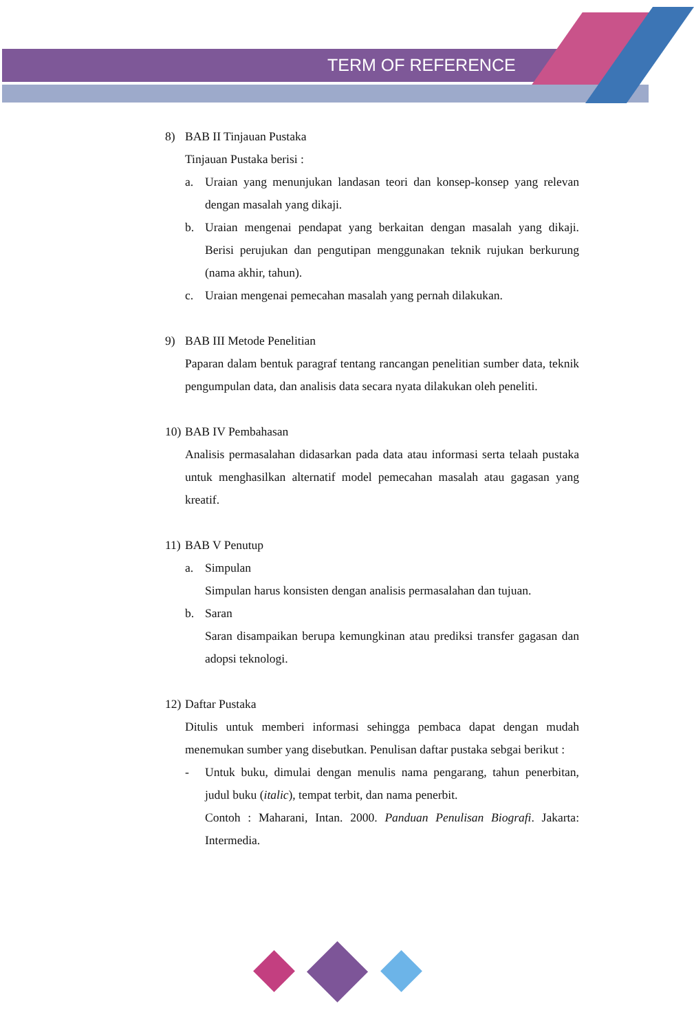TERM OF REFERENCE
8) BAB II Tinjauan Pustaka
Tinjauan Pustaka berisi :
a. Uraian yang menunjukan landasan teori dan konsep-konsep yang relevan dengan masalah yang dikaji.
b. Uraian mengenai pendapat yang berkaitan dengan masalah yang dikaji. Berisi perujukan dan pengutipan menggunakan teknik rujukan berkurung (nama akhir, tahun).
c. Uraian mengenai pemecahan masalah yang pernah dilakukan.
9) BAB III Metode Penelitian
Paparan dalam bentuk paragraf tentang rancangan penelitian sumber data, teknik pengumpulan data, dan analisis data secara nyata dilakukan oleh peneliti.
10) BAB IV Pembahasan
Analisis permasalahan didasarkan pada data atau informasi serta telaah pustaka untuk menghasilkan alternatif model pemecahan masalah atau gagasan yang kreatif.
11) BAB V Penutup
a. Simpulan
Simpulan harus konsisten dengan analisis permasalahan dan tujuan.
b. Saran
Saran disampaikan berupa kemungkinan atau prediksi transfer gagasan dan adopsi teknologi.
12) Daftar Pustaka
Ditulis untuk memberi informasi sehingga pembaca dapat dengan mudah menemukan sumber yang disebutkan. Penulisan daftar pustaka sebgai berikut :
- Untuk buku, dimulai dengan menulis nama pengarang, tahun penerbitan, judul buku (italic), tempat terbit, dan nama penerbit.
Contoh : Maharani, Intan. 2000. Panduan Penulisan Biografi. Jakarta: Intermedia.